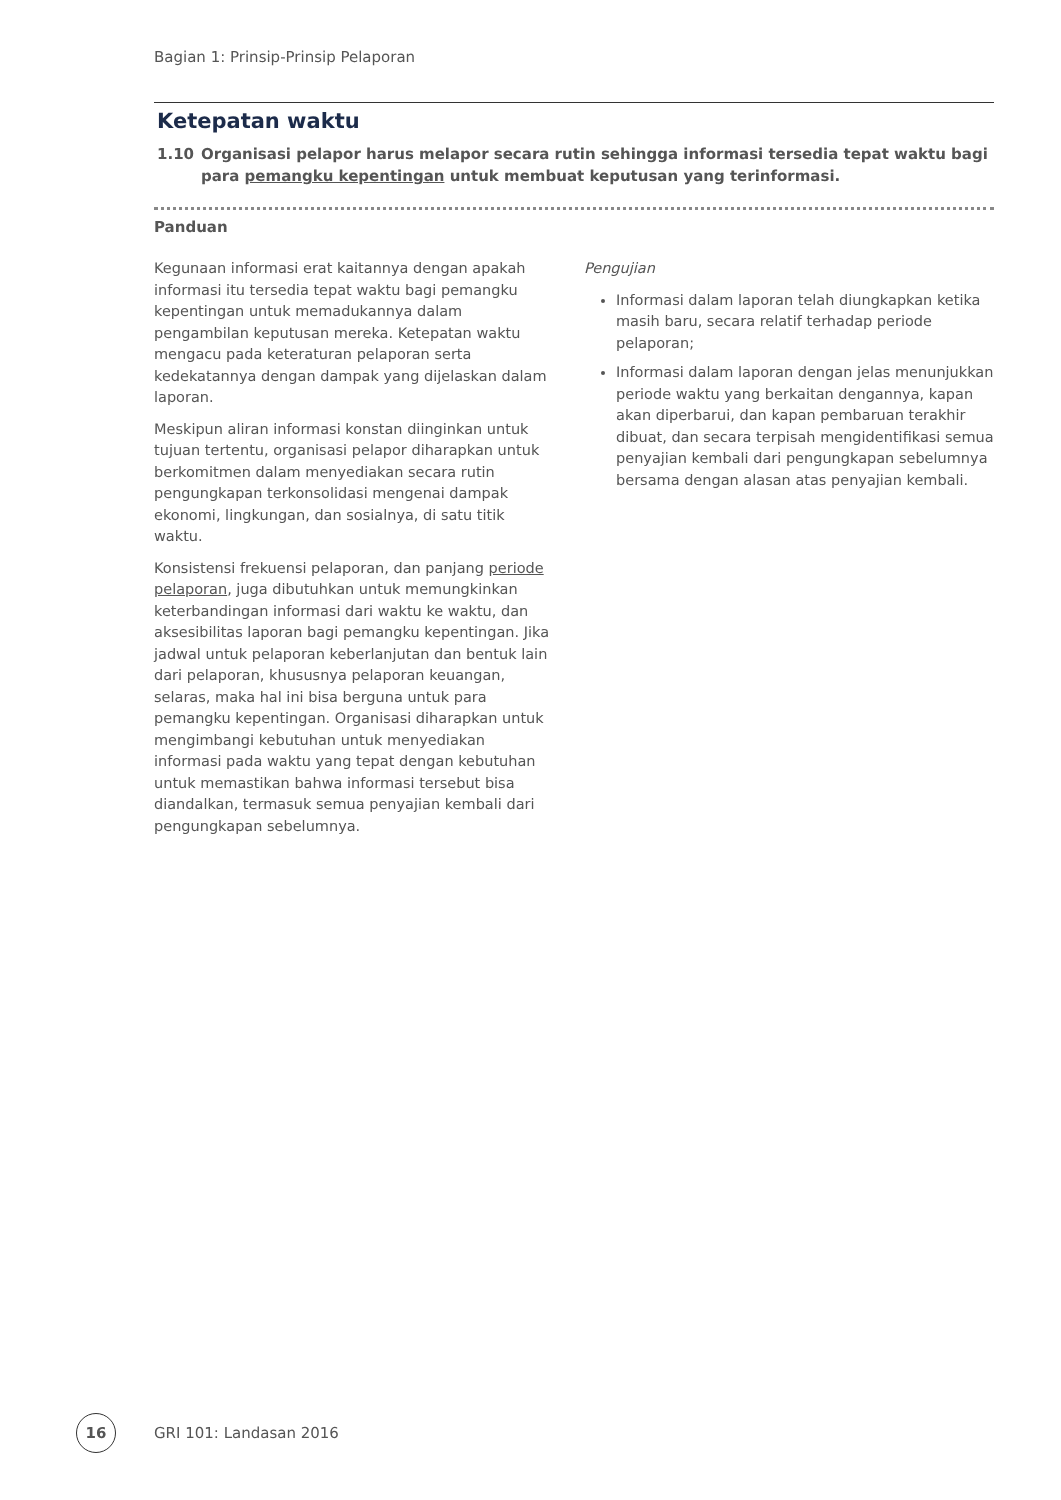Bagian 1: Prinsip-Prinsip Pelaporan
Ketepatan waktu
1.10 Organisasi pelapor harus melapor secara rutin sehingga informasi tersedia tepat waktu bagi para pemangku kepentingan untuk membuat keputusan yang terinformasi.
Panduan
Kegunaan informasi erat kaitannya dengan apakah informasi itu tersedia tepat waktu bagi pemangku kepentingan untuk memadukannya dalam pengambilan keputusan mereka. Ketepatan waktu mengacu pada keteraturan pelaporan serta kedekatannya dengan dampak yang dijelaskan dalam laporan.
Meskipun aliran informasi konstan diinginkan untuk tujuan tertentu, organisasi pelapor diharapkan untuk berkomitmen dalam menyediakan secara rutin pengungkapan terkonsolidasi mengenai dampak ekonomi, lingkungan, dan sosialnya, di satu titik waktu.
Konsistensi frekuensi pelaporan, dan panjang periode pelaporan, juga dibutuhkan untuk memungkinkan keterbandingan informasi dari waktu ke waktu, dan aksesibilitas laporan bagi pemangku kepentingan. Jika jadwal untuk pelaporan keberlanjutan dan bentuk lain dari pelaporan, khususnya pelaporan keuangan, selaras, maka hal ini bisa berguna untuk para pemangku kepentingan. Organisasi diharapkan untuk mengimbangi kebutuhan untuk menyediakan informasi pada waktu yang tepat dengan kebutuhan untuk memastikan bahwa informasi tersebut bisa diandalkan, termasuk semua penyajian kembali dari pengungkapan sebelumnya.
Pengujian
Informasi dalam laporan telah diungkapkan ketika masih baru, secara relatif terhadap periode pelaporan;
Informasi dalam laporan dengan jelas menunjukkan periode waktu yang berkaitan dengannya, kapan akan diperbarui, dan kapan pembaruan terakhir dibuat, dan secara terpisah mengidentifikasi semua penyajian kembali dari pengungkapan sebelumnya bersama dengan alasan atas penyajian kembali.
16
GRI 101: Landasan 2016